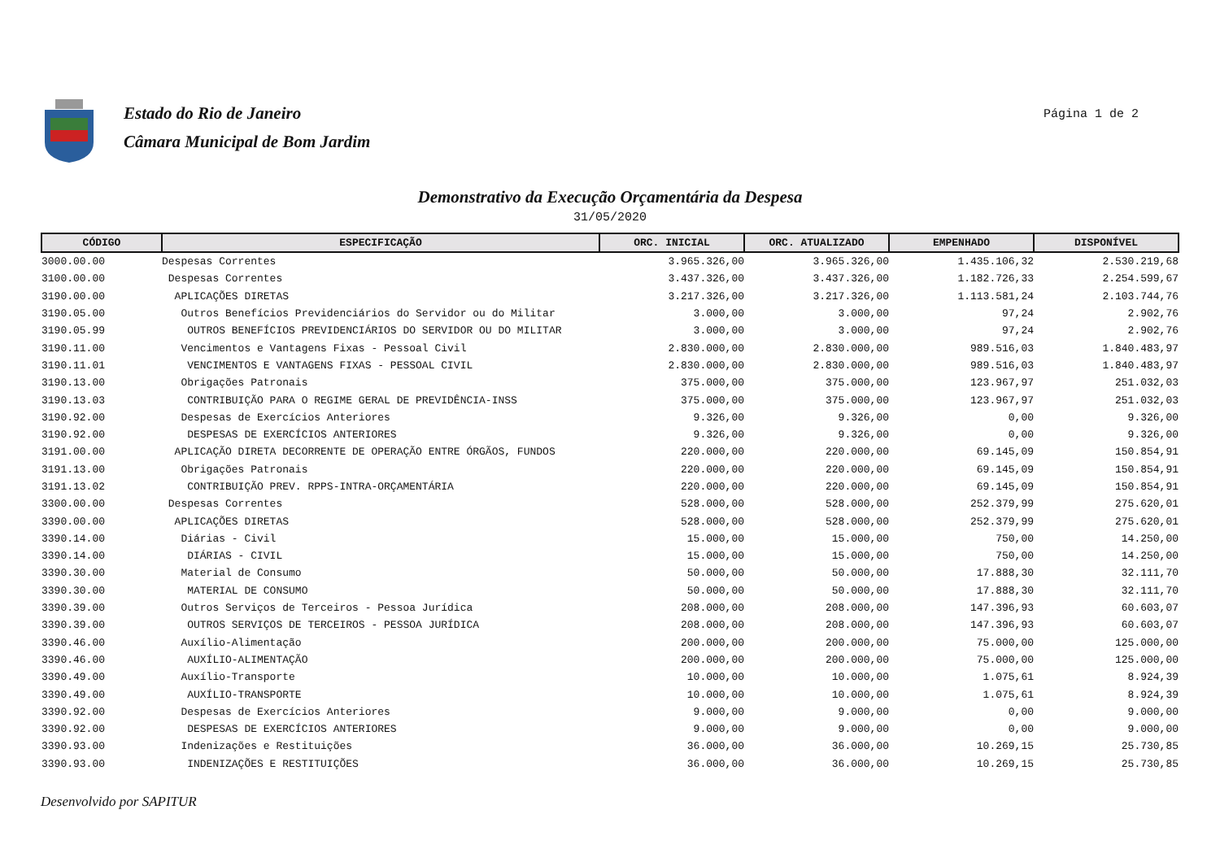Estado do Rio de Janeiro
Câmara Municipal de Bom Jardim
Página 1 de 2
Demonstrativo da Execução Orçamentária da Despesa
31/05/2020
| CÓDIGO | ESPECIFICAÇÃO | ORC. INICIAL | ORC. ATUALIZADO | EMPENHADO | DISPONÍVEL |
| --- | --- | --- | --- | --- | --- |
| 3000.00.00 | Despesas Correntes | 3.965.326,00 | 3.965.326,00 | 1.435.106,32 | 2.530.219,68 |
| 3100.00.00 | Despesas Correntes | 3.437.326,00 | 3.437.326,00 | 1.182.726,33 | 2.254.599,67 |
| 3190.00.00 | APLICAÇÕES DIRETAS | 3.217.326,00 | 3.217.326,00 | 1.113.581,24 | 2.103.744,76 |
| 3190.05.00 | Outros Benefícios Previdenciários do Servidor ou do Militar | 3.000,00 | 3.000,00 | 97,24 | 2.902,76 |
| 3190.05.99 | OUTROS BENEFÍCIOS PREVIDENCIÁRIOS DO SERVIDOR OU DO MILITAR | 3.000,00 | 3.000,00 | 97,24 | 2.902,76 |
| 3190.11.00 | Vencimentos e Vantagens Fixas - Pessoal Civil | 2.830.000,00 | 2.830.000,00 | 989.516,03 | 1.840.483,97 |
| 3190.11.01 | VENCIMENTOS E VANTAGENS FIXAS - PESSOAL CIVIL | 2.830.000,00 | 2.830.000,00 | 989.516,03 | 1.840.483,97 |
| 3190.13.00 | Obrigações Patronais | 375.000,00 | 375.000,00 | 123.967,97 | 251.032,03 |
| 3190.13.03 | CONTRIBUIÇÃO PARA O REGIME GERAL DE PREVIDÊNCIA-INSS | 375.000,00 | 375.000,00 | 123.967,97 | 251.032,03 |
| 3190.92.00 | Despesas de Exercícios Anteriores | 9.326,00 | 9.326,00 | 0,00 | 9.326,00 |
| 3190.92.00 | DESPESAS DE EXERCÍCIOS ANTERIORES | 9.326,00 | 9.326,00 | 0,00 | 9.326,00 |
| 3191.00.00 | APLICAÇÃO DIRETA DECORRENTE DE OPERAÇÃO ENTRE ÓRGÃOS, FUNDOS | 220.000,00 | 220.000,00 | 69.145,09 | 150.854,91 |
| 3191.13.00 | Obrigações Patronais | 220.000,00 | 220.000,00 | 69.145,09 | 150.854,91 |
| 3191.13.02 | CONTRIBUIÇÃO PREV. RPPS-INTRA-ORÇAMENTÁRIA | 220.000,00 | 220.000,00 | 69.145,09 | 150.854,91 |
| 3300.00.00 | Despesas Correntes | 528.000,00 | 528.000,00 | 252.379,99 | 275.620,01 |
| 3390.00.00 | APLICAÇÕES DIRETAS | 528.000,00 | 528.000,00 | 252.379,99 | 275.620,01 |
| 3390.14.00 | Diárias - Civil | 15.000,00 | 15.000,00 | 750,00 | 14.250,00 |
| 3390.14.00 | DIÁRIAS - CIVIL | 15.000,00 | 15.000,00 | 750,00 | 14.250,00 |
| 3390.30.00 | Material de Consumo | 50.000,00 | 50.000,00 | 17.888,30 | 32.111,70 |
| 3390.30.00 | MATERIAL DE CONSUMO | 50.000,00 | 50.000,00 | 17.888,30 | 32.111,70 |
| 3390.39.00 | Outros Serviços de Terceiros - Pessoa Jurídica | 208.000,00 | 208.000,00 | 147.396,93 | 60.603,07 |
| 3390.39.00 | OUTROS SERVIÇOS DE TERCEIROS - PESSOA JURÍDICA | 208.000,00 | 208.000,00 | 147.396,93 | 60.603,07 |
| 3390.46.00 | Auxílio-Alimentação | 200.000,00 | 200.000,00 | 75.000,00 | 125.000,00 |
| 3390.46.00 | AUXÍLIO-ALIMENTAÇÃO | 200.000,00 | 200.000,00 | 75.000,00 | 125.000,00 |
| 3390.49.00 | Auxílio-Transporte | 10.000,00 | 10.000,00 | 1.075,61 | 8.924,39 |
| 3390.49.00 | AUXÍLIO-TRANSPORTE | 10.000,00 | 10.000,00 | 1.075,61 | 8.924,39 |
| 3390.92.00 | Despesas de Exercícios Anteriores | 9.000,00 | 9.000,00 | 0,00 | 9.000,00 |
| 3390.92.00 | DESPESAS DE EXERCÍCIOS ANTERIORES | 9.000,00 | 9.000,00 | 0,00 | 9.000,00 |
| 3390.93.00 | Indenizações e Restituições | 36.000,00 | 36.000,00 | 10.269,15 | 25.730,85 |
| 3390.93.00 | INDENIZAÇÕES E RESTITUIÇÕES | 36.000,00 | 36.000,00 | 10.269,15 | 25.730,85 |
Desenvolvido por SAPITUR